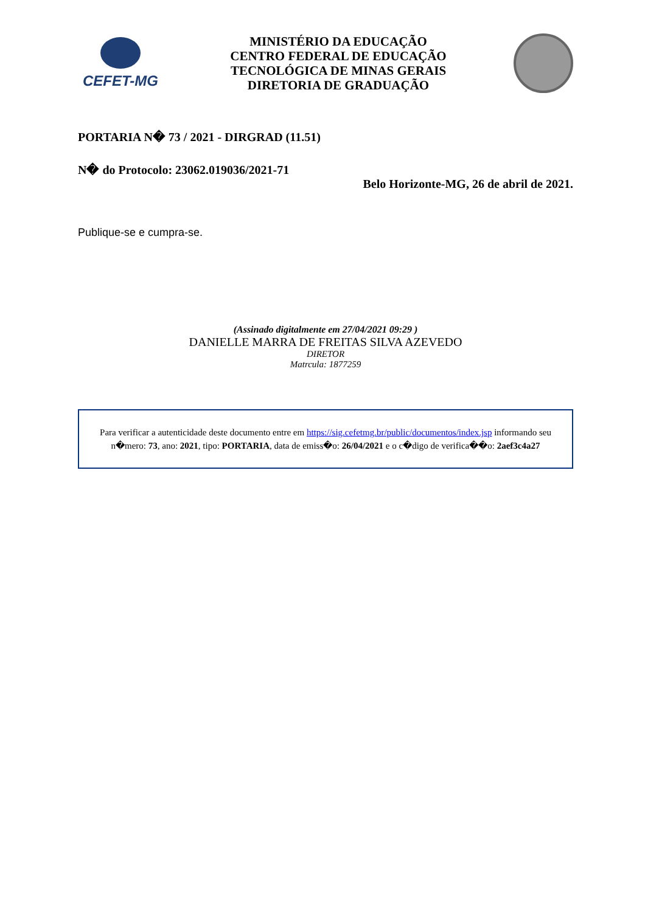CEFET-MG
MINISTÉRIO DA EDUCAÇÃO
CENTRO FEDERAL DE EDUCAÇÃO
TECNOLÓGICA DE MINAS GERAIS
DIRETORIA DE GRADUAÇÃO
PORTARIA N� 73 / 2021 - DIRGRAD (11.51)
N� do Protocolo: 23062.019036/2021-71
Belo Horizonte-MG, 26 de abril de 2021.
Publique-se e cumpra-se.
(Assinado digitalmente em 27/04/2021 09:29 )
DANIELLE MARRA DE FREITAS SILVA AZEVEDO
DIRETOR
Matrcula: 1877259
Para verificar a autenticidade deste documento entre em https://sig.cefetmg.br/public/documentos/index.jsp informando seu n�mero: 73, ano: 2021, tipo: PORTARIA, data de emiss�o: 26/04/2021 e o c�digo de verifica��o: 2aef3c4a27